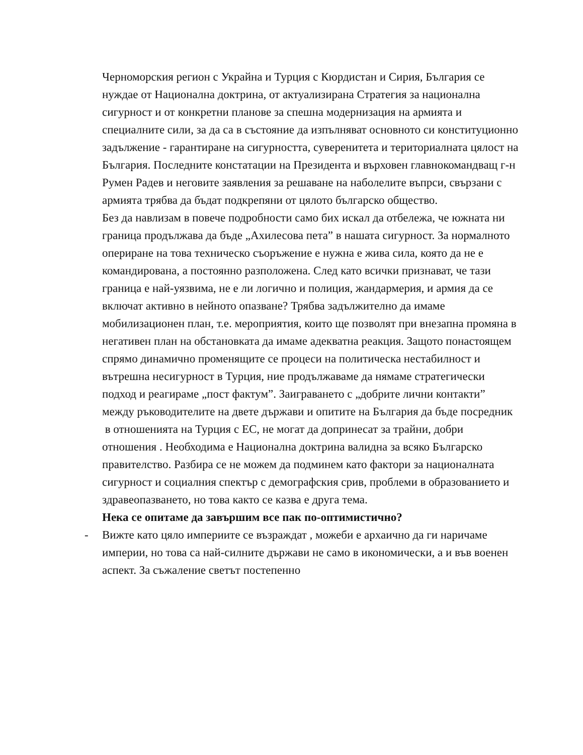Черноморския регион с Украйна и Турция с Кюрдистан и Сирия, България се нуждае от Национална доктрина, от актуализирана Стратегия за национална сигурност и от конкретни планове за спешна модернизация на армията и специалните сили, за да са в състояние да изпълняват основното си конституционно задължение - гарантиране на сигурността, суверенитета и териториалната цялост на България. Последните констатации на Президента и върховен главнокомандващ г-н Румен Радев и неговите заявления за решаване на наболелите въпрси, свързани с армията трябва да бъдат подкрепяни от цялото българско общество.
Без да навлизам в повече подробности само бих искал да отбележа, че южната ни граница продължава да бъде „Ахилесова пета” в нашата сигурност. За нормалното опериране на това техническо съоръжение е нужна е жива сила, която да не е командирована, а постоянно разположена. След като всички признават, че тази граница е най-уязвима, не е ли логично и полиция, жандармерия, и армия да се включат активно в нейното опазване? Трябва задължително да имаме мобилизационен план, т.е. мероприятия, които ще позволят при внезапна промяна в негативен план на обстановката да имаме адекватна реакция. Защото понастоящем спрямо динамично променящите се процеси на политическа нестабилност и вътрешна несигурност в Турция, ние продължаваме да нямаме стратегически подход и реагираме „пост фактум”. Заиграването с „добрите лични контакти” между ръководителите на двете държави и опитите на България да бъде посредник
в отношенията на Турция с ЕС, не могат да допринесат за трайни, добри отношения . Необходима е Национална доктрина валидна за всяко Българско правителство. Разбира се не можем да подминем като фактори за националната сигурност и социалния спектър с демографския срив, проблеми в образованието и здравеопазването, но това както се казва е друга тема.
Нека се опитаме да завършим все пак по-оптимистично?
- Вижте като цяло империите се възраждат , можеби е архаично да ги наричаме империи, но това са най-силните държави не само в икономически, а и във военен аспект. За съжаление светът постепенно